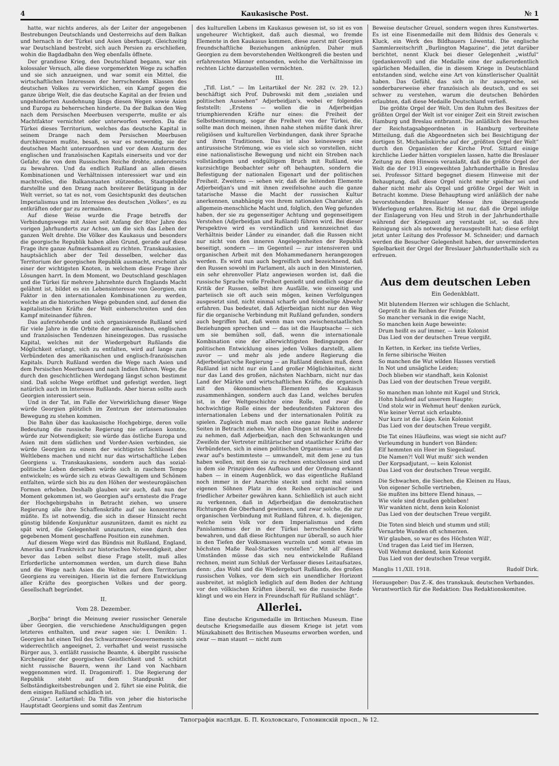4 Kaukasische Post. № 1
hatte, war nichts anderes, als der Leiter der angegebenen Bestrebungen Deutschlands und Oesterreichs auf dem Balkan und hernach in der Türkei und Asien überhaupt. Gleichzeitig war Deutschland bestrebt, sich auch Persien zu erschließen, wohin die Bagdadbahn den Weg ebenfalls öffnete.
Der grandiose Krieg, den Deutschland begann, war ein kolossaler Versuch, alle diese vorgemerkten Wege zu schaffen und sie sich anzueignen, und war somit ein Mittel, die wirtschaftlichen Interessen der herrschenden Klassen des deutschen Volkes zu verwirklichen, ein Kampf gegen die ganze übrige Welt, die das deutsche Kapital an der freien und ungehinderten Ausdehnung längs diesen Wegen sowie Asien und Europa zu beherrschen hinderte. Da der Balkan den Weg nach dem Persischen Meerbusen versperrte, mußte er als Machtfaktor vernichtet oder unterworfen werden. Da die Türkei dieses Territorium, welches das deutsche Kapital in seinem Drange nach dem Persischen Meerbusen durchkreuzen mußte, besaß, so war es notwendig, sie der deutschen Macht unterzuordnen und vor dem Ansturm des englischen und französischen Kapitals einerseits und vor der Gefahr, die von dem Russischen Reiche drohte, andererseits zu bewahren. Und da endlich Rußland an allen diesen Kombinationen und Verhältnissen interessiert war und ein machtvolles, die Balkanstaaten stützendes, Staatsgebilde darstellte und den Drang nach breiterer Betätigung in der Welt verriet, so tat es not, vom Gesichtspunkt des deutschen Imperialismus und im Interesse des deutschen „Volkes“, es zu entkräften oder gar zu zermalmen.
Auf diese Weise wurde die Frage betreffs der Verbindungswege mit Asien seit Anfang der 80er Jahre des vorigen Jahrhunderts zur Achse, um die sich das Leben der ganzen Welt drehte. Die Völker des Kaukasus und besonders die georgische Republik haben allen Grund, gerade auf diese Frage ihre ganze Aufmerksamkeit zu richten. Transkaukasien, hauptsächlich aber der Teil desselben, welcher das Territorium der georgischen Republik ausmacht, erscheint als einer der wichtigsten Knoten, in welchem diese Frage ihrer Lösungen harrt. In dem Moment, wo Deutschland geschlagen und die Türkei für mehrere Jahrzehnte durch Englands Macht gelähmt ist, bildet es ein Lebensinteresse von Georgien, ein Faktor in den internationalen Kombinationen zu werden, welche an die historischen Wege gebunden sind, auf denen die kapitalistischen Kräfte der Welt einherschreiten und den Kampf miteinander führen.
Das auferstehende und sich organisierende Rußland wird für viele Jahre in die Orbite der amerikanischen, englischen und französischen Tendenzen hineingezogen. Das russische Kapital, welches mit der Wiedergeburt Rußlands die Möglichkeit erlangt, sich zu entfalten, wird auf lange zum Verbündeten des amerikanischen und englisch-französischen Kapitals. Durch Rußland werden die Wege nach Asien und dem Persischen Meerbusen und nach Indien führen. Wege, die durch den geschichtlichen Werdegang längst schon bestimmt sind. Daß solche Wege eröffnet und gefestigt werden, liegt natürlich auch im Interesse Rußlands. Aber hieran sollte auch Georgien interessiert sein.
Und in der Tat, im Falle der Verwirklichung dieser Wege würde Georgien plötzlich im Zentrum der internationalen Bewegung zu stehen kommen.
Die Bahn über das kaukasische Hochgebirge, deren volle Bedeutung die russische Regierung nie erfassen konnte, würde zur Notwendigkeit; sie würde das östliche Europa und Asien mit dem südlichen und Vorder-Asien verbinden, sie würde Georgien zu einem der wichtigsten Schlüssel des Weltlebens machen und nicht nur das wirtschaftliche Leben Georgiens u. Transkaukasiens, sondern auch das sozial-politische Leben derselben würde sich in raschem Tempo entwickeln; es würde sich zu etwas Gewaltigem und Schönem entfalten, würde sich bis zu den Höhen der westeuropäischen Formen erheben. Deshalb glauben wir auch, daß nun der Moment gekommen ist, wo Georgien auf's ernsteste die Frage der Hochgebirgsbahn in Betracht ziehen, wo unsere Regierung alle ihre Schaffenskräfte auf sie konzentrieren müßte. Es ist notwendig, die sich in dieser Hinsicht recht günstig bildende Konjunktur auszunützen, damit es nicht zu spät wird, die Gelegenheit unzunutzen, eine durch den gegebenen Moment geschaffene Position ein zunehmen.
Auf diesem Wege wird das Bündnis mit Rußland, England, Amerika und Frankreich zur historischen Notwendigkeit, aber bevor das Leben selbst diese Frage stellt, muß alles Erforderliche unternommen werden, um durch diese Bahn und die Wege nach Asien die Welten auf dem Territorium Georgiens zu vereinigen. Hierin ist die fernere Entwicklung aller Kräfte des georgischen Volkes und der georg. Gesellschaft begründet.
II.
Vom 28. Dezember.
„Borjba“ bringt die Meinung zweier russischer Generale über Georgien, die verschiedene Anschuldigungen gegen letzteres enthalten, und zwar sagen sie: I. Denikin: 1. Georgien hat einen Teil des Schwarzmeer-Gouvernements sich widerrechtlich angeeignet, 2. verhaftet und weist russische Bürger aus, 3. entläßt russische Beamte, 4. übergibt russische Kirchengüter der georgischen Geistlichkeit und 5. schützt nicht russische Bauern, wenn ihr Land von Nachbarn weggenommen wird. II. Dragomiroff: 1. Die Regierung der Republik steht auf dem Standpunkt der Selbständigkeitsbestrebungen und 2. führt sie eine Politik, die dem einigen Rußland schädlich ist.
„Grusia“. Leitartikel: Da Tiflis von jeher die historische Hauptstadt Georgiens und somit das Zentrum
des kulturellen Lebens im Kaukasus gewesen ist, so ist es von ungeheurer Wichtigkeit, daß auch diesmal, wo fremde Elemente in den Kaukasus kommen, diese zuerst mit Georgien freundschaftliche Beziehungen anknüpfen. Daher muß Georgien zu dem bevorstehenden Weltkongreß die besten und erfahrensten Männer entsenden, welche die Verhältnisse im rechten Lichte darzustellen vermöchten.
III.
„Tifl. List.“ — Im Leitartikel der Nr. 282 (v. 29. 12.) beschäftigt sich Prof. Dubrowski mit dem „sozialen und politischen Aussehen“ Adjerbeidjan's, wobei er folgendes feststellt: „Erstens — wollen die in Adjerbeidjan triumphierenden Kräfte nur eines: die Freiheit der Selbstbestimmung, sogar die Freiheit von der Türkei, die, sollte man doch meinen, ihnen nahe stehen müßte dank ihrer religiösen und kulturellen Verbindungen, dank ihrer Sprache und ihren Traditionen. Das ist also keineswegs eine antirussische Strömung, wie es viele sich so vorstellen, nicht eine nationalistische Bewegung und nicht ein Streben nach vollständigem und endgültigem Bruch mit Rußland, wie kurzsichtige Beobachter sehr oft behaupten, sondern die Befestigung der nationalen Eigenart und der politischen Freiheit. Zweitens — sehen wir, daß die leitenden Elemente Adjerbeidjan's und mit ihnen zweifelsohne auch die ganze tatarische Masse die Macht der russischen Kultur anerkennen, unabhängig von ihrem nationalen Charakter, als allgemein-menschliche Macht und, folglich, den Weg gefunden haben, der sie zu gegenseitiger Achtung und gegenseitigem Verstehen (Adjerbeidjan und Rußland) führen wird. Bei dieser Perspektive wird es verständlich und kennzeichnet das Verhältnis beider Länder zu einander, daß die Russen nicht nur nicht von den inneren Angelegenheiten der Republik beseitigt, sondern — im Gegenteil — zur intensiveren und organischen Arbeit mit den Mohammedanern herangezogen werden. Es wird nun auch begreiflich und bezeichnend, daß den Russen sowohl im Parlament, als auch in den Ministerien, ein sehr ehrenvoller Platz angewiesen worden ist, daß die russische Sprache volle Freiheit genießt und endlich sogar die Kritik der Russen, selbst ihre Ausfälle, wie einseitig und parteiisch sie oft auch sein mögen, keinen Verfolgungen ausgesetzt sind, nicht einmal scharfe und feindselige Abwehr erfahren. Das bedeutet, daß Adjerbeidjan nicht nur den Weg für die organische Verbindung mit Rußland gefunden, sondern auch begriffen hat, daß wenn man von zwischenstaatlichen Beziehungen sprechen und — das ist die Hauptsache — sich um sie bemühen soll, daß, wenn die internationale Kombination eine der allerwichtigsten Bedingungen der politischen Entwicklung eines jeden Volkes darstellt, allem zuvor — und mehr als jede andere Regierung die Adjerbeidjan'sche Regierung — an Rußland denken muß, denn Rußland ist nicht nur ein Land großer Möglichkeiten, nicht nur das Land des großen, nächsten Nachbarn, nicht nur das Land der Märkte und wirtschaftlichen Kräfte, die organisch mit den ökonomischen Elementen des Kaukasus zusammenhängen, sondern auch das Land, welches berufen ist, in der Weltgeschichte eine Rolle, und zwar die hochwichtige Rolle eines der bedeutendsten Faktoren des internationalen Lebens und der internationalen Politik zu spielen. Zugleich muß man noch eine ganze Reihe anderer Seiten in Betracht ziehen. Vor allen Dingen ist nicht in Abrede zu nehmen, daß Adjerbeidjan, nach den Schwankungen und Zweifeln der Vertreter militärischer und staatlicher Kräfte der Verbündeten, sich in einen politischen Organismus — und das zwar auf's bestimmteste — umwandelt, mit dem jene zu tun haben wollen, mit dem sie zu rechnen entschlossen sind und in dem sie Prinzipien des Aufbaus und der Ordnung erkannt haben — in einem Augenblick, wo das eigentliche Rußland noch immer in der Anarchie steckt und nicht mal seinen eigenen Söhnen Platz in den Reihen organischer und friedlicher Arbeiter gewähren kann. Schließlich ist auch nicht zu verkennen, daß in Adjerbeidjan die demokratischen Richtungen die Oberhand gewinnen, und zwar solche, die zur organischen Verbindung mit Rußland führen, d. h. diejenigen, welche sein Volk vor dem Imperialismus und dem Panislamismus der in der Türkei herrschenden Kräfte bewahren, und daß diese Richtungen nur überall, so auch hier in den Tiefen der Volksmassen wurzeln und somit etwas im höchsten Maße Real-Starkes vorstellen“. Mit all' diesen Umständen müsse das sich neu entwickelnde Rußland rechnen, meint zum Schluß der Verfasser dieses Leitaufsatzes, denn: „das Wohl und die Wiedergeburt Rußlands, des großen russischen Volkes, vor dem sich ein unendlicher Horizont ausbreitet, ist möglich lediglich auf dem Boden der Achtung vor den völkischen Kräften überall, wo die russische Rede klingt und wo ein Herz in Freundschaft für Rußland schlägt“.
Allerlei.
Eine deutsche Krigsmedaille im Britischen Museum. Eine deutsche Kriegsmedaille aus diesem Kriege ist jetzt vom Münzkabinett des Britischen Museums erworben worden, und zwar — man staunt — nicht zum
Beweise deutscher Greuel, sondern wegen ihres Kunstwertes. Es ist eine Eisenmedaille mit dem Bildnis des Generals v. Kluck, ein Werk des Bildhauers Löwental. Die englische Sammlerzeitschrift „Burlington Magazine“, die jetzt darüber berichtet, nennt Kluck bei dieser Gelegenheit „wistful“ (gedankenvoll) und die Medaille eine der außerordentlich spärlichen Medaillen, die in diesem Kriege in Deutschland entstanden sind, welche eine Art von künstlerischer Qualität haben. Das Gefühl, das sich in ihr ausspreche, sei sonderbarerweise eher französisch als deutsch, und es sei schwer zu verstehen, warum die deutschen Behörden erlaubten, daß diese Medaille Deutschland verließ.
Die größte Orgel der Welt. Um den Ruhm des Besitzes der größten Orgel der Welt ist vor einiger Zeit ein Streit zwischen Hamburg und Breslau entbrannt. Die anläßlich des Besuches der Reichstagsabgeordneten in Hamburg verbreitete Mitteilung, daß die Abgeordneten sich bei Besichtigung der dortigen St. Michaeliskirche auf der „größten Orgel der Welt“ durch den Organisten der Kirche Prof. Sittard einige kirchliche Lieder hätten vorspielen lassen, hatte die Breslauer Zeitung zu dem Hinweis veranlaßt, daß die größte Orgel der Welt die der 1913 eingeweihten Jahrhunderthalle in Breslau sei. Professor Sittard begegnet diesem Hinweise mit der Behauptung, daß diese Orgel nicht mehr spielbar sei und daher nicht mehr als Orgel und größte Orgel der Welt in Betracht komme. Diese Behauptung wird anläßlich der nahe bevorstehenden Breslauer Messe ihre überzeugende Widerlegung erfahren. Richtig ist nur, daß die Orgel infolge der Einlagerung von Heu und Stroh in der Jahrhunderthalle während der Kriegszeit arg verstaubt ist, so daß ihre Reinigung sich als notwendig herausgestellt hat; diese erfolgt jetzt unter Leitung des Professor M. Schneider; und darnach werden die Besucher Gelegenheit haben, der unverminderten Spielbarkeit der Orgel der Breslauer Jahrhunderthalle sich zu erfreuen.
Aus dem deutschen Leben
Ein Gedenkblatt.
Mit blutendem Herzen wir schlugen die Schlacht,
Gepreßt in die Reihen der Feinde;
So mancher versank in die ewige Nacht,
So manchen kein Auge beweinte:
Drum heißt es auf immer, — kein Kolonist
Das Lied von der deutschen Treue vergißt.
In Ketten, in Kerker, ins tiefste Verlies,
In ferne sibirische Weiten
So manchen die Wut wilden Hasses verstieß
In Not und unsägliche Leiden;
Doch blieben wir standhaft, kein Kolonist
Das Lied von der deutschen Treue vergißt.
So manchen man lohnte mit Kugel und Strick,
Hohn häufend auf unserem Haupte;
Und stolz wir in Wehmut heut' denken zurück,
Wie keiner Verrat sich erlaubte.
Nur kurz ist die Lüge. Kein Kolonist
Das Lied von der deutschen Treue vergißt.
Die Tat eines Häufleins, was wiegt sie nicht auf?
Verleumdung in hundert von Bänden:
Elf hemmten ein Heer im Siegeslauf.
Die Namen?! Voll Wut mußt' sich wenden
Der Korpsadjutant, — kein Kolonist
Das Lied von der deutschen Treue vergißt.
Die Schwachen, die Siechen, die Kleinen zu Haus,
Von eigener Scholle vertrieben,
Sie mußten ins bittere Elend hinaus, —
Wie viele sind draußen geblieben!
Wir wankten nicht, denn kein Kolonist
Das Lied von der deutschen Treue vergißt.
Die Toten sind bleich und stumm und still;
Vernarbte Wunden oft schmerzen.
Wir glauben, so war es des Höchsten Will',
Und tragen das Leid tief im Herzen,
Voll Wehmut denkend, kein Kolonist
Das Lied von der deutschen Treue vergißt.
Manglis 11./XII. 1918. Rudolf Dirk.
Herausgeber: Das Z.-K. des transkauk. deutschen Verbandes.
Verantwortlich für die Redaktion: Das Redaktionskomitee.
Типографія наслѣдн. Б. П. Козловскаго, Головинскій просп., № 12.